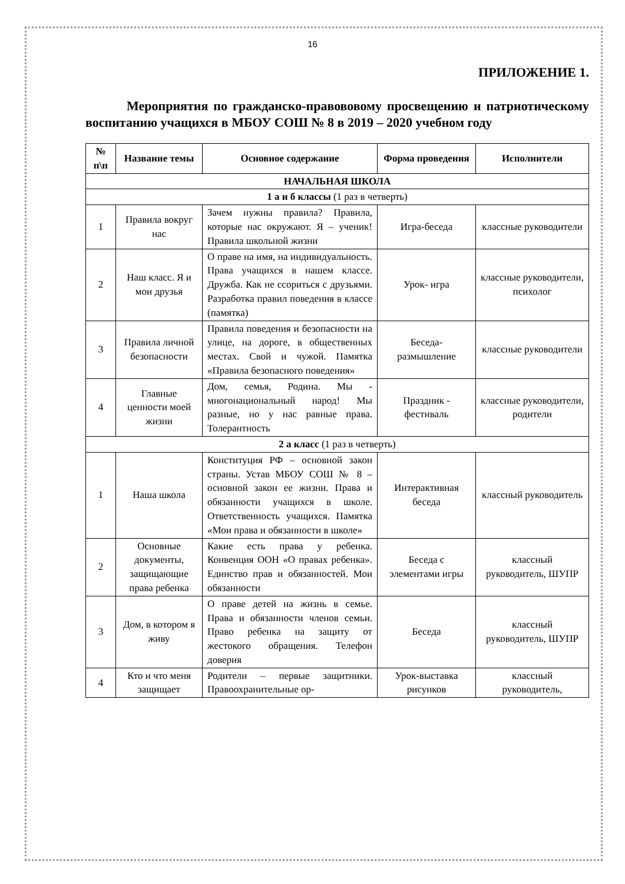16
ПРИЛОЖЕНИЕ 1.
Мероприятия по гражданско-правововому просвещению и патриотическому воспитанию учащихся в МБОУ СОШ № 8 в 2019 – 2020 учебном году
| № п\п | Название темы | Основное содержание | Форма проведения | Исполнители |
| --- | --- | --- | --- | --- |
| НАЧАЛЬНАЯ ШКОЛА | | | | |
| 1 а и б классы (1 раз в четверть) | | | | |
| 1 | Правила вокруг нас | Зачем нужны правила? Правила, которые нас окружают. Я – ученик! Правила школьной жизни | Игра-беседа | классные руководители |
| 2 | Наш класс. Я и мои друзья | О праве на имя, на индивидуальность. Права учащихся в нашем классе. Дружба. Как не ссориться с друзьями. Разработка правил поведения в классе (памятка) | Урок- игра | классные руководители, психолог |
| 3 | Правила личной безопасности | Правила поведения и безопасности на улице, на дороге, в общественных местах. Свой и чужой. Памятка «Правила безопасного поведения» | Беседа-размышление | классные руководители |
| 4 | Главные ценности моей жизни | Дом, семья, Родина. Мы - многонациональный народ! Мы разные, но у нас равные права. Толерантность | Праздник - фестиваль | классные руководители, родители |
| 2 а класс (1 раз в четверть) | | | | |
| 1 | Наша школа | Конституция РФ – основной закон страны. Устав МБОУ СОШ № 8 – основной закон ее жизни. Права и обязанности учащихся в школе. Ответственность учащихся. Памятка «Мои права и обязанности в школе» | Интерактивная беседа | классный руководитель |
| 2 | Основные документы, защищающие права ребенка | Какие есть права у ребенка. Конвенция ООН «О правах ребенка». Единство прав и обязанностей. Мои обязанности | Беседа с элементами игры | классный руководитель, ШУПР |
| 3 | Дом, в котором я живу | О праве детей на жизнь в семье. Права и обязанности членов семьи. Право ребенка на защиту от жестокого обращения. Телефон доверия | Беседа | классный руководитель, ШУПР |
| 4 | Кто и что меня защищает | Родители – первые защитники. Правоохранительные ор- | Урок-выставка рисунков | классный руководитель, |